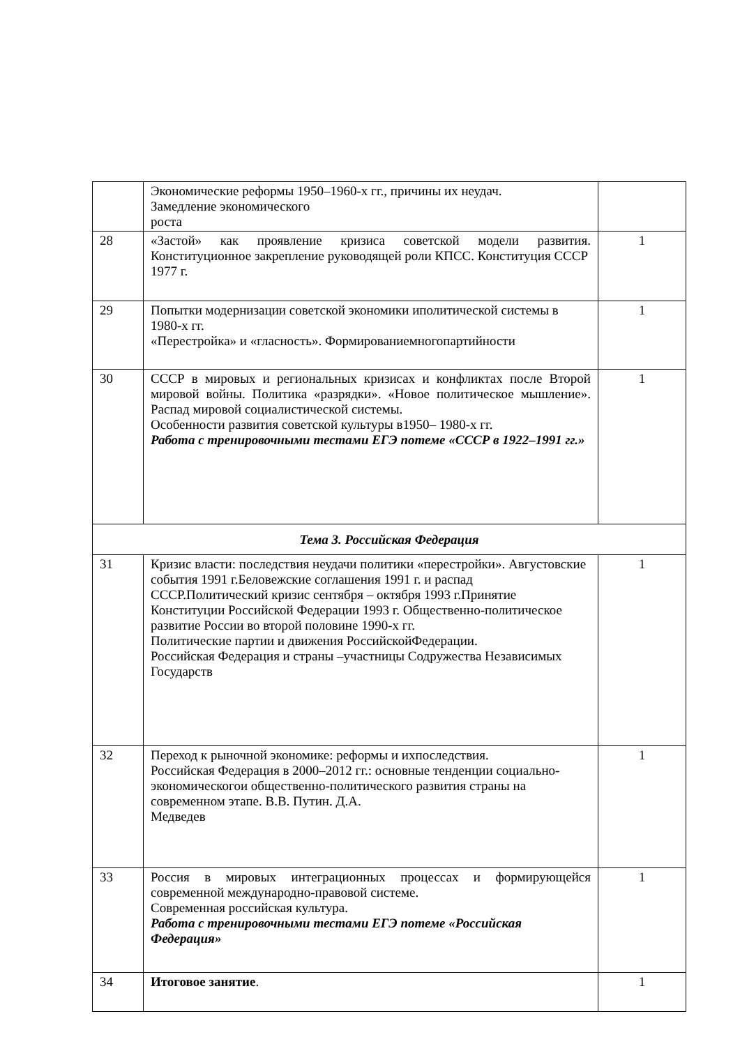| | Экономические реформы 1950–1960-х гг., причины их неудач. Замедление экономического роста | |
| 28 | «Застой» как проявление кризиса советской модели развития. Конституционное закрепление руководящей роли КПСС. Конституция СССР 1977 г. | 1 |
| 29 | Попытки модернизации советской экономики иполитической системы в 1980-х гг. «Перестройка» и «гласность». Формированиемногопартийности | 1 |
| 30 | СССР в мировых и региональных кризисах и конфликтах после Второй мировой войны. Политика «разрядки». «Новое политическое мышление». Распад мировой социалистической системы. Особенности развития советской культуры в1950– 1980-х гг. Работа с тренировочными тестами ЕГЭ потеме «СССР в 1922–1991 гг.» | 1 |
| Тема 3. Российская Федерация | | |
| 31 | Кризис власти: последствия неудачи политики «перестройки». Августовские события 1991 г.Беловежские соглашения 1991 г. и распад СССР.Политический кризис сентября – октября 1993 г.Принятие Конституции Российской Федерации 1993 г. Общественно-политическое развитие России во второй половине 1990-х гг. Политические партии и движения РоссийскойФедерации. Российская Федерация и страны –участницы Содружества Независимых Государств | 1 |
| 32 | Переход к рыночной экономике: реформы и ихпоследствия. Российская Федерация в 2000–2012 гг.: основные тенденции социально-экономическогои общественно-политического развития страны на современном этапе. В.В. Путин. Д.А. Медведев | 1 |
| 33 | Россия в мировых интеграционных процессах и формирующейся современной международно-правовой системе. Современная российская культура. Работа с тренировочными тестами ЕГЭ потеме «Российская Федерация» | 1 |
| 34 | Итоговое занятие . | 1 |